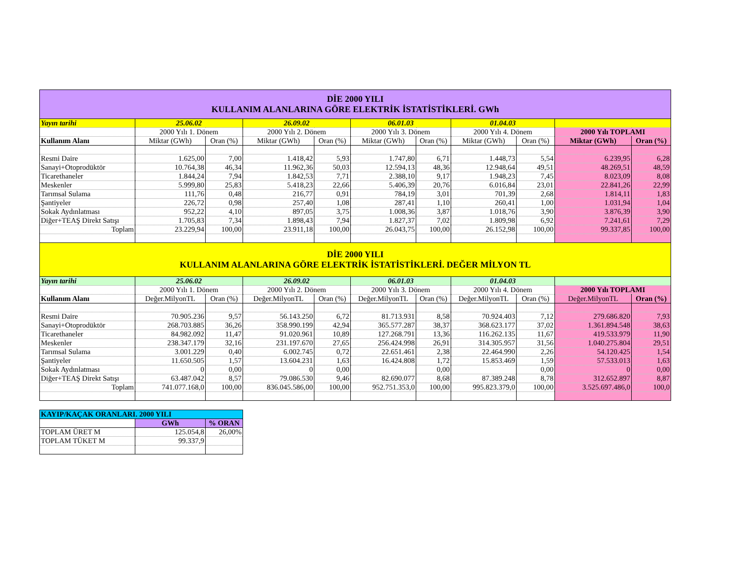| DİE 2000 YILI KULLANIM ALANLARINA GÖRE ELEKTRİK İSTATİSTİKLERİ. GWh | | | | | | | | | | |
| Yayın tarihi | 25.06.02 | | 26.09.02 | | 06.01.03 | | 01.04.03 | | | |
| | 2000 Yılı 1. Dönem | | 2000 Yılı 2. Dönem | | 2000 Yılı 3. Dönem | | 2000 Yılı 4. Dönem | | 2000 Yılı TOPLAMI | |
| Kullanım Alanı | Miktar (GWh) | Oran (%) | Miktar (GWh) | Oran (%) | Miktar (GWh) | Oran (%) | Miktar (GWh) | Oran (%) | Miktar (GWh) | Oran (%) |
| Resmi Daire | 1.625,00 | 7,00 | 1.418,42 | 5,93 | 1.747,80 | 6,71 | 1.448,73 | 5,54 | 6.239,95 | 6,28 |
| Sanayi+Otoprodüktör | 10.764,38 | 46,34 | 11.962,36 | 50,03 | 12.594,13 | 48,36 | 12.948,64 | 49,51 | 48.269,51 | 48,59 |
| Ticarethaneler | 1.844,24 | 7,94 | 1.842,53 | 7,71 | 2.388,10 | 9,17 | 1.948,23 | 7,45 | 8.023,09 | 8,08 |
| Meskenler | 5.999,80 | 25,83 | 5.418,23 | 22,66 | 5.406,39 | 20,76 | 6.016,84 | 23,01 | 22.841,26 | 22,99 |
| Tarımsal Sulama | 111,76 | 0,48 | 216,77 | 0,91 | 784,19 | 3,01 | 701,39 | 2,68 | 1.814,11 | 1,83 |
| Şantiyeler | 226,72 | 0,98 | 257,40 | 1,08 | 287,41 | 1,10 | 260,41 | 1,00 | 1.031,94 | 1,04 |
| Sokak Aydınlatması | 952,22 | 4,10 | 897,05 | 3,75 | 1.008,36 | 3,87 | 1.018,76 | 3,90 | 3.876,39 | 3,90 |
| Diğer+TEAŞ Direkt Satışı | 1.705,83 | 7,34 | 1.898,43 | 7,94 | 1.827,37 | 7,02 | 1.809,98 | 6,92 | 7.241,61 | 7,29 |
| Toplam | 23.229,94 | 100,00 | 23.911,18 | 100,00 | 26.043,75 | 100,00 | 26.152,98 | 100,00 | 99.337,85 | 100,00 |
| DİE 2000 YILI KULLANIM ALANLARINA GÖRE ELEKTRİK İSTATİSTİKLERİ. DEĞER MİLYON TL | | | | | | | | | | |
| Yayın tarihi | 25.06.02 | | 26.09.02 | | 06.01.03 | | 01.04.03 | | | |
| | 2000 Yılı 1. Dönem | | 2000 Yılı 2. Dönem | | 2000 Yılı 3. Dönem | | 2000 Yılı 4. Dönem | | 2000 Yılı TOPLAMI | |
| Kullanım Alanı | Değer.MilyonTL | Oran (%) | Değer.MilyonTL | Oran (%) | Değer.MilyonTL | Oran (%) | Değer.MilyonTL | Oran (%) | Değer.MilyonTL | Oran (%) |
| Resmi Daire | 70.905.236 | 9,57 | 56.143.250 | 6,72 | 81.713.931 | 8,58 | 70.924.403 | 7,12 | 279.686.820 | 7,93 |
| Sanayi+Otoprodüktör | 268.703.885 | 36,26 | 358.990.199 | 42,94 | 365.577.287 | 38,37 | 368.623.177 | 37,02 | 1.361.894.548 | 38,63 |
| Ticarethaneler | 84.982.092 | 11,47 | 91.020.961 | 10,89 | 127.268.791 | 13,36 | 116.262.135 | 11,67 | 419.533.979 | 11,90 |
| Meskenler | 238.347.179 | 32,16 | 231.197.670 | 27,65 | 256.424.998 | 26,91 | 314.305.957 | 31,56 | 1.040.275.804 | 29,51 |
| Tarımsal Sulama | 3.001.229 | 0,40 | 6.002.745 | 0,72 | 22.651.461 | 2,38 | 22.464.990 | 2,26 | 54.120.425 | 1,54 |
| Şantiyeler | 11.650.505 | 1,57 | 13.604.231 | 1,63 | 16.424.808 | 1,72 | 15.853.469 | 1,59 | 57.533.013 | 1,63 |
| Sokak Aydınlatması | 0 | 0,00 | 0 | 0,00 | | 0,00 | | 0,00 | 0 | 0,00 |
| Diğer+TEAŞ Direkt Satışı | 63.487.042 | 8,57 | 79.086.530 | 9,46 | 82.690.077 | 8,68 | 87.389.248 | 8,78 | 312.652.897 | 8,87 |
| Toplam | 741.077.168,0 | 100,00 | 836.045.586,00 | 100,00 | 952.751.353,0 | 100,00 | 995.823.379,0 | 100,00 | 3.525.697.486,0 | 100,0 |
| KAYIP/KAÇAK ORANLARI. 2000 YILI | | |
| | GWh | % ORAN |
| TOPLAM ÜRET M | 125.054,8 | 26,00% |
| TOPLAM TÜKET M | 99.337,9 | |